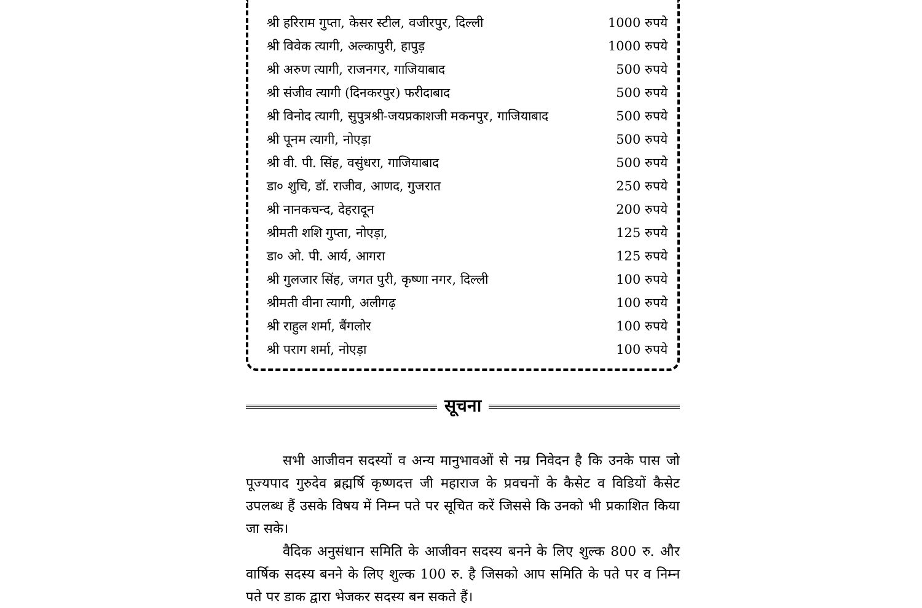| श्री हरिराम गुप्ता, केसर स्टील, वजीरपुर, दिल्ली | 1000 रुपये |
| श्री विवेक त्यागी, अल्कापुरी, हापुड़ | 1000 रुपये |
| श्री अरुण त्यागी, राजनगर, गाजियाबाद | 500 रुपये |
| श्री संजीव त्यागी (दिनकरपुर) फरीदाबाद | 500 रुपये |
| श्री विनोद त्यागी, सुपुत्रश्री-जयप्रकाशजी मकनपुर, गाजियाबाद | 500 रुपये |
| श्री पूनम त्यागी, नोएड़ा | 500 रुपये |
| श्री वी. पी. सिंह, वसुंधरा, गाजियाबाद | 500 रुपये |
| डा० शुचि, डॉ. राजीव, आणद, गुजरात | 250 रुपये |
| श्री नानकचन्द, देहरादून | 200 रुपये |
| श्रीमती शशि गुप्ता, नोएड़ा, | 125 रुपये |
| डा० ओ. पी. आर्य, आगरा | 125 रुपये |
| श्री गुलजार सिंह, जगत पुरी, कृष्णा नगर, दिल्ली | 100 रुपये |
| श्रीमती वीना त्यागी, अलीगढ़ | 100 रुपये |
| श्री राहुल शर्मा, बैंगलोर | 100 रुपये |
| श्री पराग शर्मा, नोएड़ा | 100 रुपये |
सूचना
सभी आजीवन सदस्यों व अन्य मानुभावओं से नम्र निवेदन है कि उनके पास जो पूज्यपाद गुरुदेव ब्रह्मर्षि कृष्णदत्त जी महाराज के प्रवचनों के कैसेट व विडियों कैसेट उपलब्ध हैं उसके विषय में निम्न पते पर सूचित करें जिससे कि उनको भी प्रकाशित किया जा सके।
वैदिक अनुसंधान समिति के आजीवन सदस्य बनने के लिए शुल्क 800 रु. और वार्षिक सदस्य बनने के लिए शुल्क 100 रु. है जिसको आप समिति के पते पर व निम्न पते पर डाक द्वारा भेजकर सदस्य बन सकते हैं।